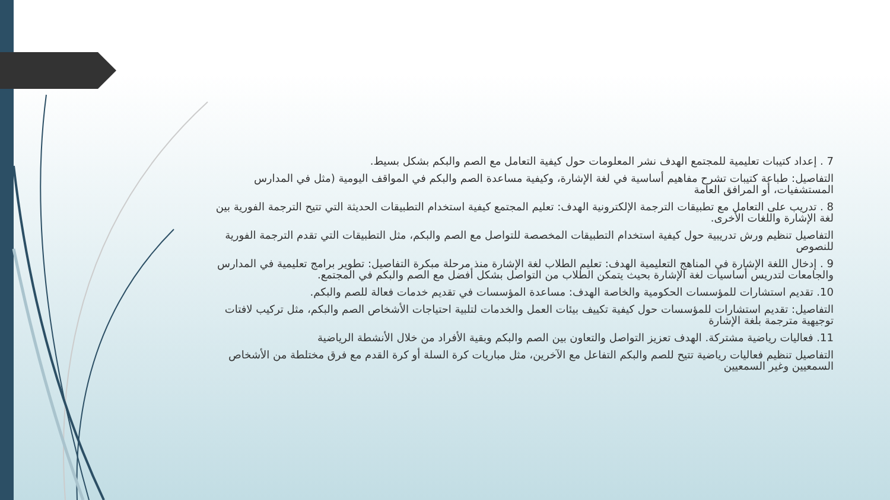7 . إعداد كتيبات تعليمية للمجتمع الهدف نشر المعلومات حول كيفية التعامل مع الصم والبكم بشكل بسيط.
التفاصيل: طباعة كتيبات تشرح مفاهيم أساسية في لغة الإشارة، وكيفية مساعدة الصم والبكم في المواقف اليومية (مثل في المدارس المستشفيات، أو المرافق العامة
8 . تدريب على التعامل مع تطبيقات الترجمة الإلكترونية الهدف: تعليم المجتمع كيفية استخدام التطبيقات الحديثة التي تتيح الترجمة الفورية بين لغة الإشارة واللغات الأخرى.
التفاصيل تنظيم ورش تدريبية حول كيفية استخدام التطبيقات المخصصة للتواصل مع الصم والبكم، مثل التطبيقات التي تقدم الترجمة الفورية للنصوص
9 . إدخال اللغة الإشارة في المناهج التعليمية الهدف: تعليم الطلاب لغة الإشارة منذ مرحلة مبكرة التفاصيل: تطوير برامج تعليمية في المدارس والجامعات لتدريس أساسيات لغة الإشارة بحيث يتمكن الطلاب من التواصل بشكل أفضل مع الصم والبكم في المجتمع.
10. تقديم استشارات للمؤسسات الحكومية والخاصة الهدف: مساعدة المؤسسات في تقديم خدمات فعالة للصم والبكم.
التفاصيل: تقديم استشارات للمؤسسات حول كيفية تكييف بيئات العمل والخدمات لتلبية احتياجات الأشخاص الصم والبكم، مثل تركيب لافتات توجيهية مترجمة بلغة الإشارة
11. فعاليات رياضية مشتركة. الهدف تعزيز التواصل والتعاون بين الصم والبكم وبقية الأفراد من خلال الأنشطة الرياضية
التفاصيل تنظيم فعاليات رياضية تتيح للصم والبكم التفاعل مع الآخرين، مثل مباريات كرة السلة أو كرة القدم مع فرق مختلطة من الأشخاص السمعيين وغير السمعيين